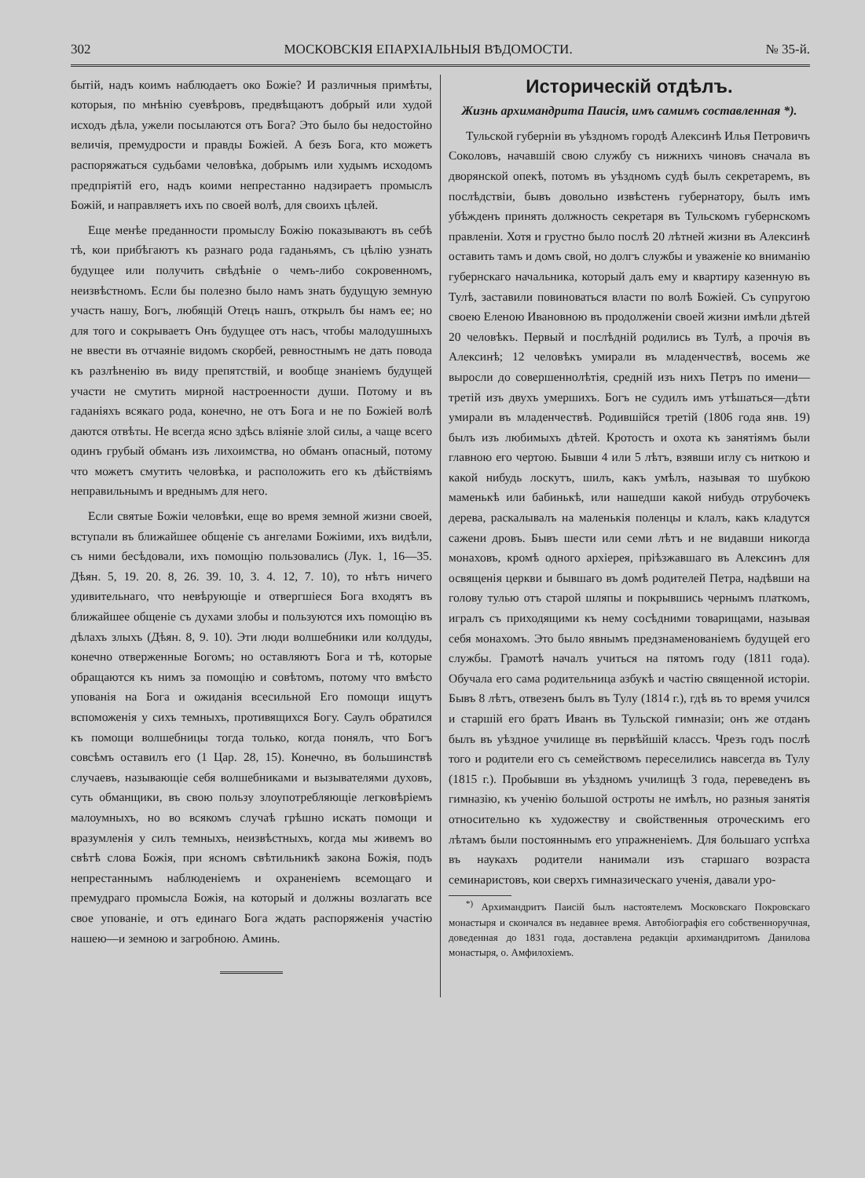302 МОСКОВСКІЯ ЕПАРХІАЛЬНЫЯ ВѢДОМОСТИ. № 35-й.
бытій, надъ коимъ наблюдаетъ око Божіе? И различныя примѣты, которыя, по мнѣнію суевѣровъ, предвѣщаютъ добрый или худой исходъ дѣла, ужели посылаются отъ Бога? Это было бы недостойно величія, премудрости и правды Божіей. А безъ Бога, кто можетъ распоряжаться судьбами человѣка, добрымъ или худымъ исходомъ предпріятій его, надъ коими непрестанно надзираетъ промыслъ Божій, и направляетъ ихъ по своей волѣ, для своихъ цѣлей.
Еще менѣе преданности промыслу Божію показываютъ въ себѣ тѣ, кои прибѣгаютъ къ разнаго рода гаданьямъ, съ цѣлію узнать будущее или получить свѣдѣніе о чемъ-либо сокровенномъ, неизвѣстномъ. Если бы полезно было намъ знать будущую земную участь нашу, Богъ, любящій Отецъ нашъ, открылъ бы намъ ее; но для того и сокрываетъ Онъ будущее отъ насъ, чтобы малодушныхъ не ввести въ отчаяніе видомъ скорбей, ревностнымъ не дать повода къ разлѣненію въ виду препятствій, и вообще знаніемъ будущей участи не смутить мирной настроенности души. Потому и въ гаданіяхъ всякаго рода, конечно, не отъ Бога и не по Божіей волѣ даются отвѣты. Не всегда ясно здѣсь вліяніе злой силы, а чаще всего одинъ грубый обманъ изъ лихоимства, но обманъ опасный, потому что можетъ смутить человѣка, и расположить его къ дѣйствіямъ неправильнымъ и вреднымъ для него.
Если святые Божіи человѣки, еще во время земной жизни своей, вступали въ ближайшее общеніе съ ангелами Божіими, ихъ видѣли, съ ними бесѣдовали, ихъ помощію пользовались (Лук. 1, 16—35. Дѣян. 5, 19. 20. 8, 26. 39. 10, 3. 4. 12, 7. 10), то нѣтъ ничего удивительнаго, что невѣрующіе и отвергшіеся Бога входятъ въ ближайшее общеніе съ духами злобы и пользуются ихъ помощію въ дѣлахъ злыхъ (Дѣян. 8, 9. 10). Эти люди волшебники или колдуды, конечно отверженные Богомъ; но оставляютъ Бога и тѣ, которые обращаются къ нимъ за помощію и совѣтомъ, потому что вмѣсто упованія на Бога и ожиданія всесильной Его помощи ищутъ вспоможенія у сихъ темныхъ, противящихся Богу. Саулъ обратился къ помощи волшебницы тогда только, когда понялъ, что Богъ совсѣмъ оставилъ его (1 Цар. 28, 15). Конечно, въ большинствѣ случаевъ, называющіе себя волшебниками и вызывателями духовъ, суть обманщики, въ свою пользу злоупотребляющіе легковѣріемъ малоумныхъ, но во всякомъ случаѣ грѣшно искать помощи и вразумленія у силъ темныхъ, неизвѣстныхъ, когда мы живемъ во свѣтѣ слова Божія, при ясномъ свѣтильникѣ закона Божія, подъ непрестаннымъ наблюденіемъ и охраненіемъ всемощаго и премудраго промысла Божія, на который и должны возлагать все свое упованіе, и отъ единаго Бога ждать распоряженія участію нашею—и земною и загробною. Аминь.
Историческій отдѣлъ.
Жизнь архимандрита Паисія, имъ самимъ составленная *).
Тульской губерніи въ уѣздномъ городѣ Алексинѣ Илья Петровичъ Соколовъ, начавшій свою службу съ нижнихъ чиновъ сначала въ дворянской опекѣ, потомъ въ уѣздномъ судѣ былъ секретаремъ, въ послѣдствіи, бывъ довольно извѣстенъ губернатору, былъ имъ убѣжденъ принять должность секретаря въ Тульскомъ губернскомъ правленіи. Хотя и грустно было послѣ 20 лѣтней жизни въ Алексинѣ оставить тамъ и домъ свой, но долгъ службы и уваженіе ко вниманію губернскаго начальника, который далъ ему и квартиру казенную въ Тулѣ, заставили повиноваться власти по волѣ Божіей. Съ супругою своею Еленою Ивановною въ продолженіи своей жизни имѣли дѣтей 20 человѣкъ. Первый и послѣдній родились въ Тулѣ, а прочія въ Алексинѣ; 12 человѣкъ умирали въ младенчествѣ, восемь же выросли до совершеннолѣтія, средній изъ нихъ Петръ по имени—третій изъ двухъ умершихъ. Богъ не судилъ имъ утѣшаться—дѣти умирали въ младенчествѣ. Родившійся третій (1806 года янв. 19) былъ изъ любимыхъ дѣтей. Кротость и охота къ занятіямъ были главною его чертою. Бывши 4 или 5 лѣтъ, взявши иглу съ ниткою и какой нибудь лоскутъ, шилъ, какъ умѣлъ, называя то шубкою маменькѣ или бабинькѣ, или нашедши какой нибудь отрубочекъ дерева, раскалывалъ на маленькія поленцы и клалъ, какъ кладутся сажени дровъ. Бывъ шести или семи лѣтъ и не видавши никогда монаховъ, кромѣ одного архіерея, пріѣзжавшаго въ Алексинъ для освященія церкви и бывшаго въ домѣ родителей Петра, надѣвши на голову тулью отъ старой шляпы и покрывшись чернымъ платкомъ, игралъ съ приходящими къ нему сосѣдними товарищами, называя себя монахомъ. Это было явнымъ предзнаменованіемъ будущей его службы. Грамотѣ началъ учиться на пятомъ году (1811 года). Обучала его сама родительница азбукѣ и частію священной исторіи. Бывъ 8 лѣтъ, отвезенъ былъ въ Тулу (1814 г.), гдѣ въ то время учился и старшій его братъ Иванъ въ Тульской гимназіи; онъ же отданъ былъ въ уѣздное училище въ первѣйшій классъ. Чрезъ годъ послѣ того и родители его съ семействомъ переселились навсегда въ Тулу (1815 г.). Пробывши въ уѣздномъ училищѣ 3 года, переведенъ въ гимназію, къ ученію большой остроты не имѣлъ, но разныя занятія относительно къ художеству и свойственныя отроческимъ его лѣтамъ были постояннымъ его упражненіемъ. Для большаго успѣха въ наукахъ родители нанимали изъ старшаго возраста семинаристовъ, кои сверхъ гимназическаго ученія, давали уро-
<sup>*)</sup> Архимандритъ Паисій былъ настоятелемъ Московскаго Покровскаго монастыря и скончался въ недавнее время. Автобіографія его собственноручная, доведенная до 1831 года, доставлена редакціи архимандритомъ Данилова монастыря, о. Амфилохіемъ.